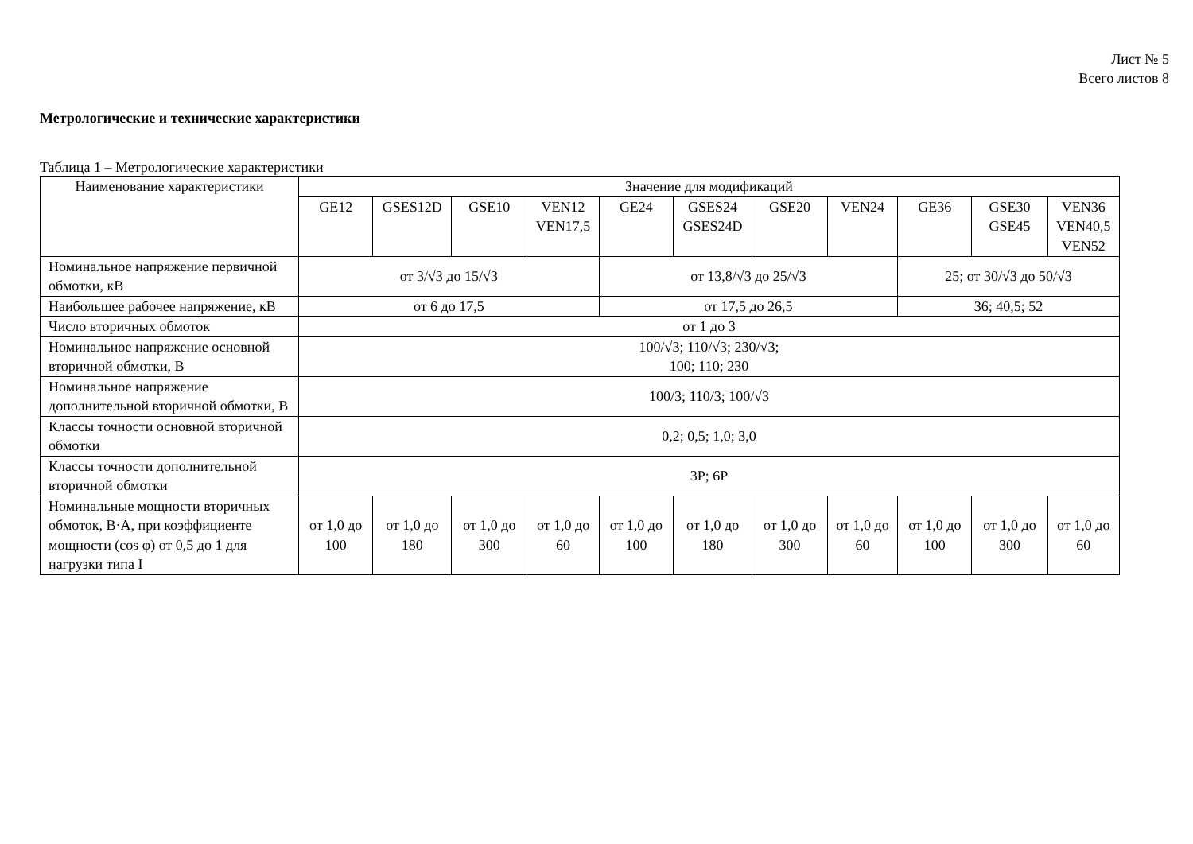Лист № 5
Всего листов 8
Метрологические и технические характеристики
Таблица 1 – Метрологические характеристики
| Наименование характеристики | Значение для модификаций | | | | | | | | | | |
| --- | --- | --- | --- | --- | --- | --- | --- | --- | --- | --- | --- |
| | GE12 | GSES12D | GSE10 | VEN12 VEN17,5 | GE24 | GSES24 GSES24D | GSE20 | VEN24 | GE36 | GSE30 GSE45 | VEN36 VEN40,5 VEN52 |
| Номинальное напряжение первичной обмотки, кВ | от 3/√3 до 15/√3 | | | | от 13,8/√3 до 25/√3 | | | | 25; от 30/√3 до 50/√3 | | |
| Наибольшее рабочее напряжение, кВ | от 6 до 17,5 | | | | от 17,5 до 26,5 | | | | 36; 40,5; 52 | | |
| Число вторичных обмоток | от 1 до 3 | | | | | | | | | | |
| Номинальное напряжение основной вторичной обмотки, В | 100/√3; 110/√3; 230/√3; 100; 110; 230 | | | | | | | | | | |
| Номинальное напряжение дополнительной вторичной обмотки, В | 100/3; 110/3; 100/√3 | | | | | | | | | | |
| Классы точности основной вторичной обмотки | 0,2; 0,5; 1,0; 3,0 | | | | | | | | | | |
| Классы точности дополнительной вторичной обмотки | 3P; 6P | | | | | | | | | | |
| Номинальные мощности вторичных обмоток, В·А, при коэффициенте мощности (cos φ) от 0,5 до 1 для нагрузки типа I | от 1,0 до 100 | от 1,0 до 180 | от 1,0 до 300 | от 1,0 до 60 | от 1,0 до 100 | от 1,0 до 180 | от 1,0 до 300 | от 1,0 до 60 | от 1,0 до 100 | от 1,0 до 300 | от 1,0 до 60 |